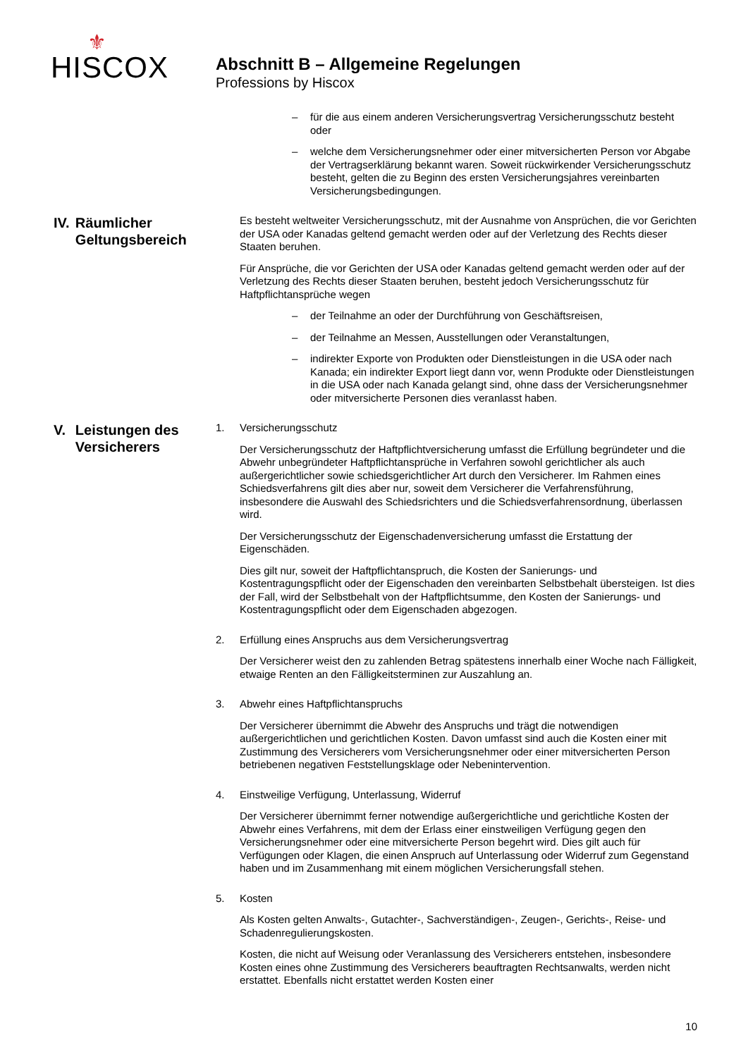⚜
HISCOX
Abschnitt B – Allgemeine Regelungen
Professions by Hiscox
– für die aus einem anderen Versicherungsvertrag Versicherungsschutz besteht oder
– welche dem Versicherungsnehmer oder einer mitversicherten Person vor Abgabe der Vertragserklärung bekannt waren. Soweit rückwirkender Versicherungsschutz besteht, gelten die zu Beginn des ersten Versicherungsjahres vereinbarten Versicherungsbedingungen.
IV. Räumlicher Geltungsbereich
Es besteht weltweiter Versicherungsschutz, mit der Ausnahme von Ansprüchen, die vor Gerichten der USA oder Kanadas geltend gemacht werden oder auf der Verletzung des Rechts dieser Staaten beruhen.
Für Ansprüche, die vor Gerichten der USA oder Kanadas geltend gemacht werden oder auf der Verletzung des Rechts dieser Staaten beruhen, besteht jedoch Versicherungsschutz für Haftpflichtansprüche wegen
– der Teilnahme an oder der Durchführung von Geschäftsreisen,
– der Teilnahme an Messen, Ausstellungen oder Veranstaltungen,
– indirekter Exporte von Produkten oder Dienstleistungen in die USA oder nach Kanada; ein indirekter Export liegt dann vor, wenn Produkte oder Dienstleistungen in die USA oder nach Kanada gelangt sind, ohne dass der Versicherungsnehmer oder mitversicherte Personen dies veranlasst haben.
V. Leistungen des Versicherers
1. Versicherungsschutz
Der Versicherungsschutz der Haftpflichtversicherung umfasst die Erfüllung begründeter und die Abwehr unbegründeter Haftpflichtansprüche in Verfahren sowohl gerichtlicher als auch außergerichtlicher sowie schiedsgerichtlicher Art durch den Versicherer. Im Rahmen eines Schiedsverfahrens gilt dies aber nur, soweit dem Versicherer die Verfahrensführung, insbesondere die Auswahl des Schiedsrichters und die Schiedsverfahrensordnung, überlassen wird.
Der Versicherungsschutz der Eigenschadenversicherung umfasst die Erstattung der Eigenschäden.
Dies gilt nur, soweit der Haftpflichtanspruch, die Kosten der Sanierungs- und Kostentragungspflicht oder der Eigenschaden den vereinbarten Selbstbehalt übersteigen. Ist dies der Fall, wird der Selbstbehalt von der Haftpflichtsumme, den Kosten der Sanierungs- und Kostentragungspflicht oder dem Eigenschaden abgezogen.
2. Erfüllung eines Anspruchs aus dem Versicherungsvertrag
Der Versicherer weist den zu zahlenden Betrag spätestens innerhalb einer Woche nach Fälligkeit, etwaige Renten an den Fälligkeitsterminen zur Auszahlung an.
3. Abwehr eines Haftpflichtanspruchs
Der Versicherer übernimmt die Abwehr des Anspruchs und trägt die notwendigen außergerichtlichen und gerichtlichen Kosten. Davon umfasst sind auch die Kosten einer mit Zustimmung des Versicherers vom Versicherungsnehmer oder einer mitversicherten Person betriebenen negativen Feststellungsklage oder Nebenintervention.
4. Einstweilige Verfügung, Unterlassung, Widerruf
Der Versicherer übernimmt ferner notwendige außergerichtliche und gerichtliche Kosten der Abwehr eines Verfahrens, mit dem der Erlass einer einstweiligen Verfügung gegen den Versicherungsnehmer oder eine mitversicherte Person begehrt wird. Dies gilt auch für Verfügungen oder Klagen, die einen Anspruch auf Unterlassung oder Widerruf zum Gegenstand haben und im Zusammenhang mit einem möglichen Versicherungsfall stehen.
5. Kosten
Als Kosten gelten Anwalts-, Gutachter-, Sachverständigen-, Zeugen-, Gerichts-, Reise- und Schadenregulierungskosten.
Kosten, die nicht auf Weisung oder Veranlassung des Versicherers entstehen, insbesondere Kosten eines ohne Zustimmung des Versicherers beauftragten Rechtsanwalts, werden nicht erstattet. Ebenfalls nicht erstattet werden Kosten einer
10